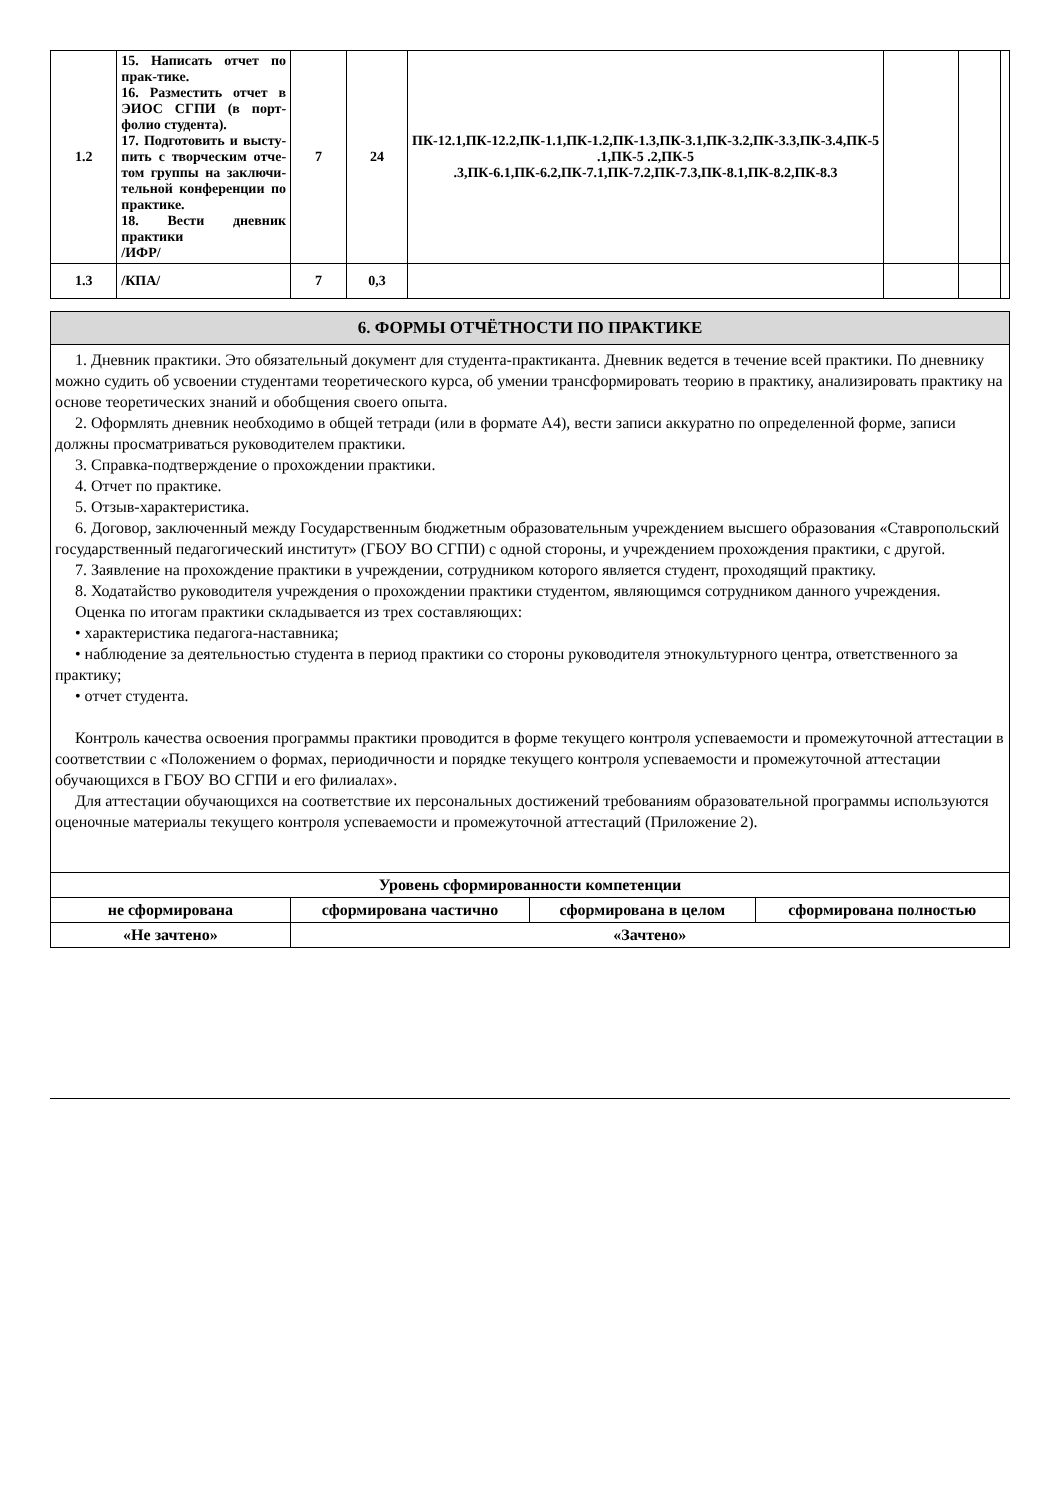| 1.2 | 15. Написать отчет по прак-тике. 16. Разместить отчет в ЭИОС СГПИ (в порт-фолио студента). 17. Подготовить и высту-пить с творческим отче-том группы на заключи-тельной конференции по практике. 18. Вести дневник практики /ИФР/ | 7 | 24 | ПК-12.1,ПК-12.2,ПК-1.1,ПК-1.2,ПК-1.3,ПК-3.1,ПК-3.2,ПК-3.3,ПК-3.4,ПК-5 .1,ПК-5 .2,ПК-5 .3,ПК-6.1,ПК-6.2,ПК-7.1,ПК-7.2,ПК-7.3,ПК-8.1,ПК-8.2,ПК-8.3 | | | |
| 1.3 | /КПА/ | 7 | 0,3 | | | | |
6. ФОРМЫ ОТЧЁТНОСТИ ПО ПРАКТИКЕ
1. Дневник практики. Это обязательный документ для студента-практиканта. Дневник ведется в течение всей практики. По дневнику можно судить об усвоении студентами теоретического курса, об умении трансформировать теорию в практику, анализировать практику на основе теоретических знаний и обобщения своего опыта.
2. Оформлять дневник необходимо в общей тетради (или в формате А4), вести записи аккуратно по определенной форме, записи должны просматриваться руководителем практики.
3. Справка-подтверждение о прохождении практики.
4. Отчет по практике.
5. Отзыв-характеристика.
6. Договор, заключенный между Государственным бюджетным образовательным учреждением высшего образования «Ставропольский государственный педагогический институт» (ГБОУ ВО СГПИ) с одной стороны, и учреждением прохождения практики, с другой.
7. Заявление на прохождение практики в учреждении, сотрудником которого является студент, проходящий практику.
8. Ходатайство руководителя учреждения о прохождении практики студентом, являющимся сотрудником данного учреждения.
Оценка по итогам практики складывается из трех составляющих:
• характеристика педагога-наставника;
• наблюдение за деятельностью студента в период практики со стороны руководителя этнокультурного центра, ответственного за практику;
• отчет студента.
Контроль качества освоения программы практики проводится в форме текущего контроля успеваемости и промежуточной аттестации в соответствии с «Положением о формах, периодичности и порядке текущего контроля успеваемости и промежуточной аттестации обучающихся в ГБОУ ВО СГПИ и его филиалах».
Для аттестации обучающихся на соответствие их персональных достижений требованиям образовательной программы используются оценочные материалы текущего контроля успеваемости и промежуточной аттестаций (Приложение 2).
| Уровень сформированности компетенции | | | |
| не сформирована | сформирована частично | сформирована в целом | сформирована полностью |
| «Не зачтено» | «Зачтено» | | |